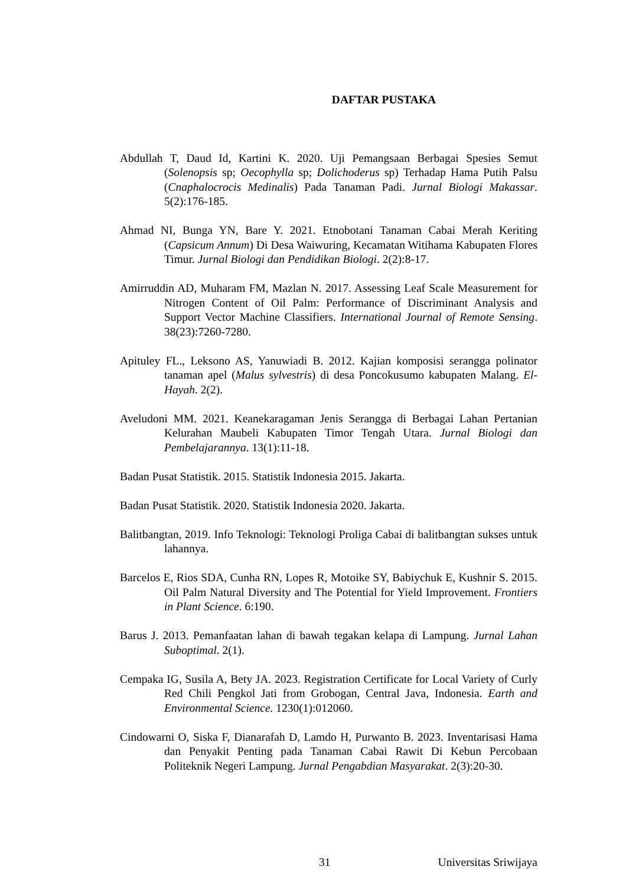DAFTAR PUSTAKA
Abdullah T, Daud Id, Kartini K. 2020. Uji Pemangsaan Berbagai Spesies Semut (Solenopsis sp; Oecophylla sp; Dolichoderus sp) Terhadap Hama Putih Palsu (Cnaphalocrocis Medinalis) Pada Tanaman Padi. Jurnal Biologi Makassar. 5(2):176-185.
Ahmad NI, Bunga YN, Bare Y. 2021. Etnobotani Tanaman Cabai Merah Keriting (Capsicum Annum) Di Desa Waiwuring, Kecamatan Witihama Kabupaten Flores Timur. Jurnal Biologi dan Pendidikan Biologi. 2(2):8-17.
Amirruddin AD, Muharam FM, Mazlan N. 2017. Assessing Leaf Scale Measurement for Nitrogen Content of Oil Palm: Performance of Discriminant Analysis and Support Vector Machine Classifiers. International Journal of Remote Sensing. 38(23):7260-7280.
Apituley FL., Leksono AS, Yanuwiadi B. 2012. Kajian komposisi serangga polinator tanaman apel (Malus sylvestris) di desa Poncokusumo kabupaten Malang. El-Hayah. 2(2).
Aveludoni MM. 2021. Keanekaragaman Jenis Serangga di Berbagai Lahan Pertanian Kelurahan Maubeli Kabupaten Timor Tengah Utara. Jurnal Biologi dan Pembelajarannya. 13(1):11-18.
Badan Pusat Statistik. 2015. Statistik Indonesia 2015. Jakarta.
Badan Pusat Statistik. 2020. Statistik Indonesia 2020. Jakarta.
Balitbangtan, 2019. Info Teknologi: Teknologi Proliga Cabai di balitbangtan sukses untuk lahannya.
Barcelos E, Rios SDA, Cunha RN, Lopes R, Motoike SY, Babiychuk E, Kushnir S. 2015. Oil Palm Natural Diversity and The Potential for Yield Improvement. Frontiers in Plant Science. 6:190.
Barus J. 2013. Pemanfaatan lahan di bawah tegakan kelapa di Lampung. Jurnal Lahan Suboptimal. 2(1).
Cempaka IG, Susila A, Bety JA. 2023. Registration Certificate for Local Variety of Curly Red Chili Pengkol Jati from Grobogan, Central Java, Indonesia. Earth and Environmental Science. 1230(1):012060.
Cindowarni O, Siska F, Dianarafah D, Lamdo H, Purwanto B. 2023. Inventarisasi Hama dan Penyakit Penting pada Tanaman Cabai Rawit Di Kebun Percobaan Politeknik Negeri Lampung. Jurnal Pengabdian Masyarakat. 2(3):20-30.
31 Universitas Sriwijaya